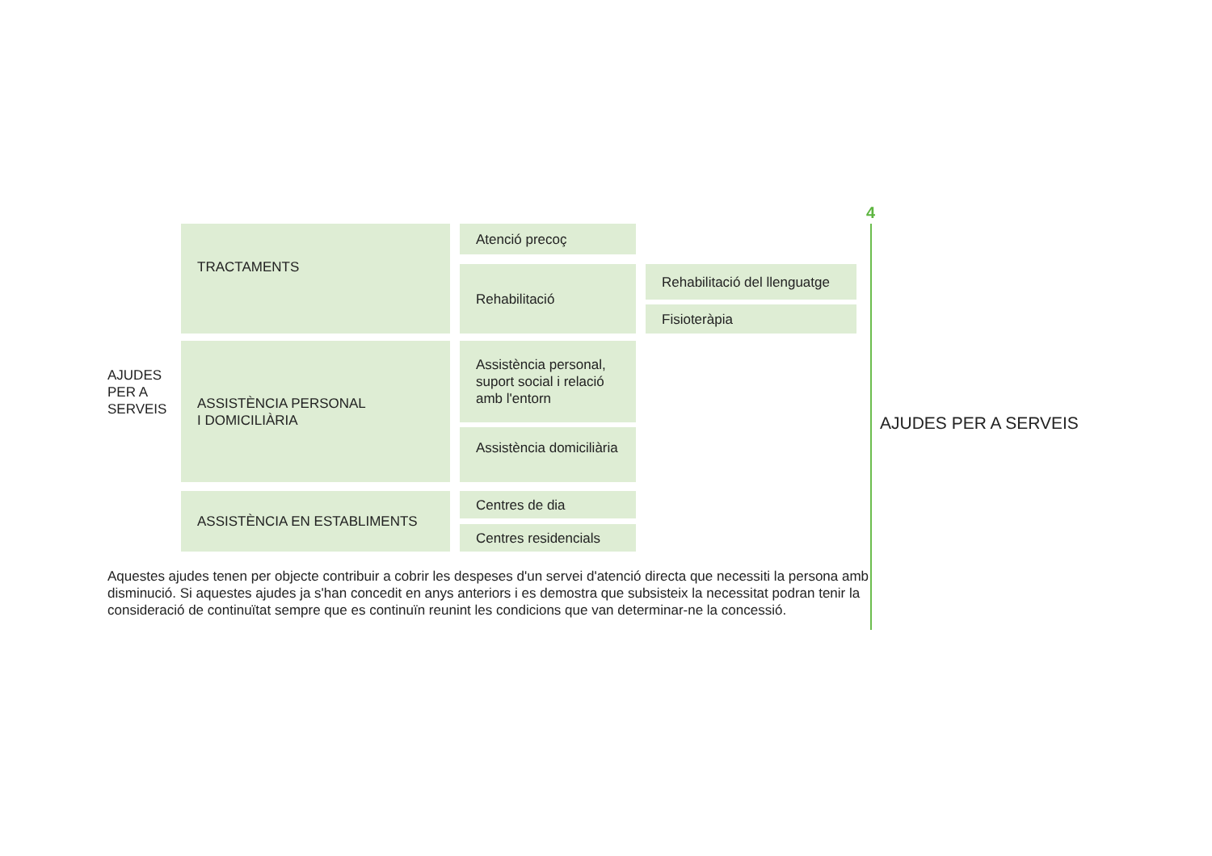AJUDES
PER A
SERVEIS
TRACTAMENTS
Atenció precoç
Rehabilitació
Rehabilitació del llenguatge
Fisioteràpia
ASSISTÈNCIA PERSONAL
I DOMICILIÀRIA
Assistència personal, suport social i relació amb l'entorn
Assistència domiciliària
ASSISTÈNCIA EN ESTABLIMENTS
Centres de dia
Centres residencials
Aquestes ajudes tenen per objecte contribuir a cobrir les despeses d'un servei d'atenció directa que necessiti la persona amb disminució. Si aquestes ajudes ja s'han concedit en anys anteriors i es demostra que subsisteix la necessitat podran tenir la consideració de continuïtat sempre que es continuïn reunint les condicions que van determinar-ne la concessió.
4
AJUDES PER A SERVEIS